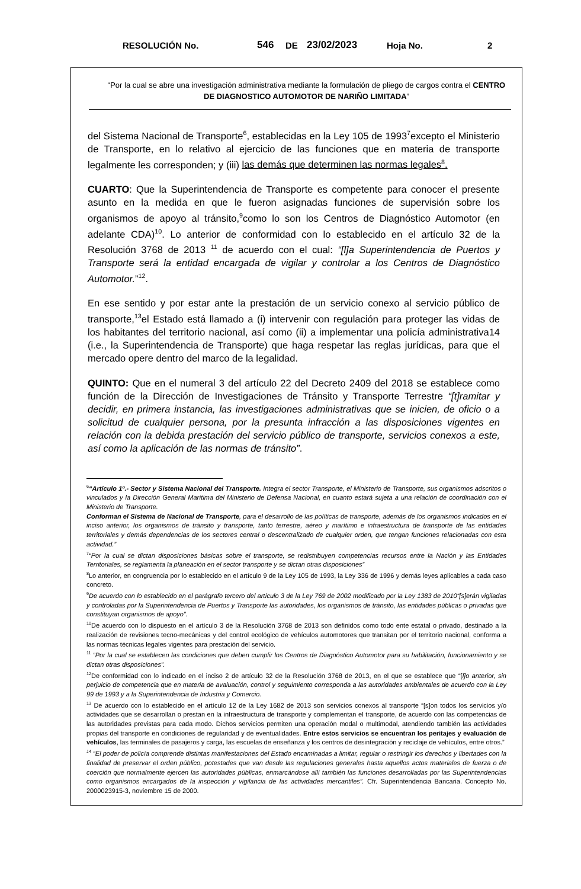RESOLUCIÓN No. 546 DE 23/02/2023 Hoja No. 2
“Por la cual se abre una investigación administrativa mediante la formulación de pliego de cargos contra el CENTRO DE DIAGNOSTICO AUTOMOTOR DE NARIÑO LIMITADA”
del Sistema Nacional de Transporte<sup>6</sup>, establecidas en la Ley 105 de 1993<sup>7</sup>excepto el Ministerio de Transporte, en lo relativo al ejercicio de las funciones que en materia de transporte legalmente les corresponden; y (iii) las demás que determinen las normas legales<sup>8</sup>.
CUARTO: Que la Superintendencia de Transporte es competente para conocer el presente asunto en la medida en que le fueron asignadas funciones de supervisión sobre los organismos de apoyo al tránsito,<sup>9</sup>como lo son los Centros de Diagnóstico Automotor (en adelante CDA)<sup>10</sup>. Lo anterior de conformidad con lo establecido en el artículo 32 de la Resolución 3768 de 2013 <sup>11</sup> de acuerdo con el cual: “[l]a Superintendencia de Puertos y Transporte será la entidad encargada de vigilar y controlar a los Centros de Diagnóstico Automotor.”<sup>12</sup>.
En ese sentido y por estar ante la prestación de un servicio conexo al servicio público de transporte,<sup>13</sup>el Estado está llamado a (i) intervenir con regulación para proteger las vidas de los habitantes del territorio nacional, así como (ii) a implementar una policía administrativa14 (i.e., la Superintendencia de Transporte) que haga respetar las reglas jurídicas, para que el mercado opere dentro del marco de la legalidad.
QUINTO: Que en el numeral 3 del artículo 22 del Decreto 2409 del 2018 se establece como función de la Dirección de Investigaciones de Tránsito y Transporte Terrestre “[t]ramitar y decidir, en primera instancia, las investigaciones administrativas que se inicien, de oficio o a solicitud de cualquier persona, por la presunta infracción a las disposiciones vigentes en relación con la debida prestación del servicio público de transporte, servicios conexos a este, así como la aplicación de las normas de tránsito”.
<sup>6</sup> “Artículo 1º.- Sector y Sistema Nacional del Transporte. Integra el sector Transporte, el Ministerio de Transporte, sus organismos adscritos o vinculados y la Dirección General Marítima del Ministerio de Defensa Nacional, en cuanto estará sujeta a una relación de coordinación con el Ministerio de Transporte.
Conforman el Sistema de Nacional de Transporte, para el desarrollo de las políticas de transporte, además de los organismos indicados en el inciso anterior, los organismos de tránsito y transporte, tanto terrestre, aéreo y marítimo e infraestructura de transporte de las entidades territoriales y demás dependencias de los sectores central o descentralizado de cualquier orden, que tengan funciones relacionadas con esta actividad.”
<sup>7</sup> “Por la cual se dictan disposiciones básicas sobre el transporte, se redistribuyen competencias recursos entre la Nación y las Entidades Territoriales, se reglamenta la planeación en el sector transporte y se dictan otras disposiciones”
<sup>8</sup> Lo anterior, en congruencia por lo establecido en el artículo 9 de la Ley 105 de 1993, la Ley 336 de 1996 y demás leyes aplicables a cada caso concreto.
<sup>9</sup> De acuerdo con lo establecido en el parágrafo tercero del artículo 3 de la Ley 769 de 2002 modificado por la Ley 1383 de 2010“[s]erán vigiladas y controladas por la Superintendencia de Puertos y Transporte las autoridades, los organismos de tránsito, las entidades públicas o privadas que constituyan organismos de apoyo”.
<sup>10</sup> De acuerdo con lo dispuesto en el artículo 3 de la Resolución 3768 de 2013 son definidos como todo ente estatal o privado, destinado a la realización de revisiones tecno-mecánicas y del control ecológico de vehículos automotores que transitan por el territorio nacional, conforma a las normas técnicas legales vigentes para prestación del servicio.
<sup>11</sup> “Por la cual se establecen las condiciones que deben cumplir los Centros de Diagnóstico Automotor para su habilitación, funcionamiento y se dictan otras disposiciones”.
<sup>12</sup> De conformidad con lo indicado en el inciso 2 de artículo 32 de la Resolución 3768 de 2013, en el que se establece que “[l]o anterior, sin perjuicio de competencia que en materia de avaluación, control y seguimiento corresponda a las autoridades ambientales de acuerdo con la Ley 99 de 1993 y a la Superintendencia de Industria y Comercio.
<sup>13</sup> De acuerdo con lo establecido en el artículo 12 de la Ley 1682 de 2013 son servicios conexos al transporte “[s]on todos los servicios y/o actividades que se desarrollan o prestan en la infraestructura de transporte y complementan el transporte, de acuerdo con las competencias de las autoridades previstas para cada modo. Dichos servicios permiten una operación modal o multimodal, atendiendo también las actividades propias del transporte en condiciones de regularidad y de eventualidades. Entre estos servicios se encuentran los peritajes y evaluación de vehículos, las terminales de pasajeros y carga, las escuelas de enseñanza y los centros de desintegración y reciclaje de vehículos, entre otros.”
<sup>14</sup> “El poder de policía comprende distintas manifestaciones del Estado encaminadas a limitar, regular o restringir los derechos y libertades con la finalidad de preservar el orden público, potestades que van desde las regulaciones generales hasta aquellos actos materiales de fuerza o de coerción que normalmente ejercen las autoridades públicas, enmarcándose allí también las funciones desarrolladas por las Superintendencias como organismos encargados de la inspección y vigilancia de las actividades mercantiles”. Cfr. Superintendencia Bancaria. Concepto No. 2000023915-3, noviembre 15 de 2000.